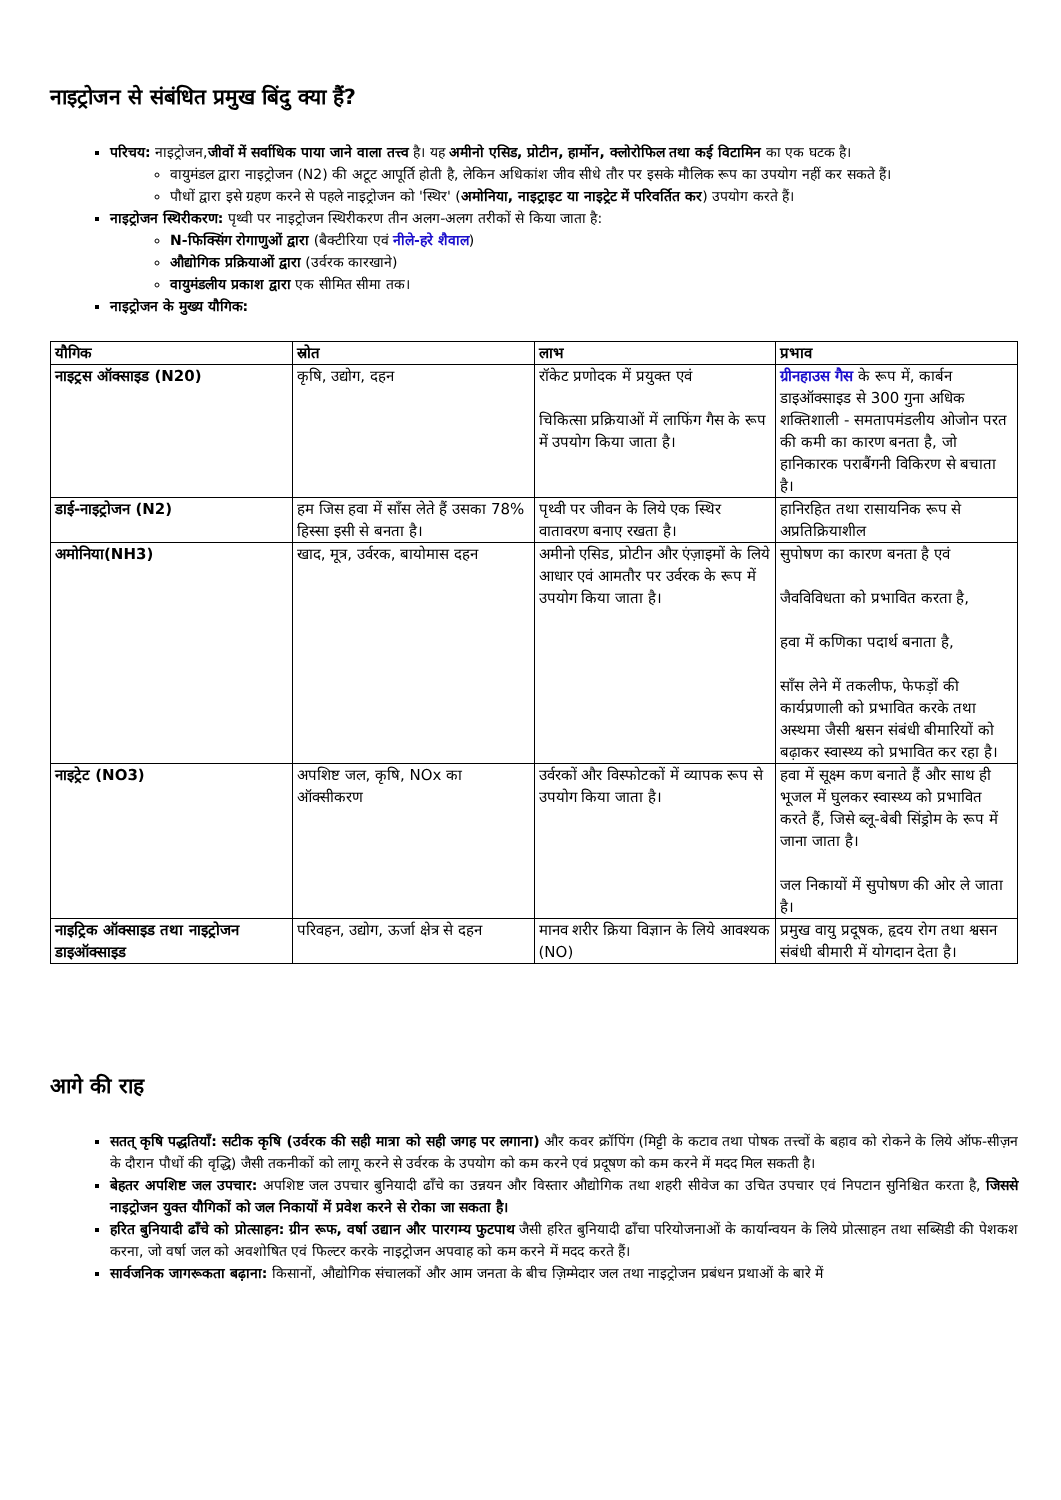नाइट्रोजन से संबंधित प्रमुख बिंदु क्या हैं?
परिचय: नाइट्रोजन,जीवों में सर्वाधिक पाया जाने वाला तत्त्व है। यह अमीनो एसिड, प्रोटीन, हार्मोन, क्लोरोफिल तथा कई विटामिन का एक घटक है।
वायुमंडल द्वारा नाइट्रोजन (N2) की अटूट आपूर्ति होती है, लेकिन अधिकांश जीव सीधे तौर पर इसके मौलिक रूप का उपयोग नहीं कर सकते हैं।
पौधों द्वारा इसे ग्रहण करने से पहले नाइट्रोजन को 'स्थिर' (अमोनिया, नाइट्राइट या नाइट्रेट में परिवर्तित कर) उपयोग करते हैं।
नाइट्रोजन स्थिरीकरण: पृथ्वी पर नाइट्रोजन स्थिरीकरण तीन अलग-अलग तरीकों से किया जाता है:
N-फिक्सिंग रोगाणुओं द्वारा (बैक्टीरिया एवं नीले-हरे शैवाल)
औद्योगिक प्रक्रियाओं द्वारा (उर्वरक कारखाने)
वायुमंडलीय प्रकाश द्वारा एक सीमित सीमा तक।
नाइट्रोजन के मुख्य यौगिक:
| यौगिक | स्रोत | लाभ | प्रभाव |
| --- | --- | --- | --- |
| नाइट्रस ऑक्साइड (N20) | कृषि, उद्योग, दहन | रॉकेट प्रणोदक में प्रयुक्त एवं चिकित्सा प्रक्रियाओं में लाफिंग गैस के रूप में उपयोग किया जाता है। | ग्रीनहाउस गैस के रूप में, कार्बन डाइऑक्साइड से 300 गुना अधिक शक्तिशाली - समतापमंडलीय ओजोन परत की कमी का कारण बनता है, जो हानिकारक पराबैंगनी विकिरण से बचाता है। |
| डाई-नाइट्रोजन (N2) | हम जिस हवा में साँस लेते हैं उसका 78% हिस्सा इसी से बनता है। | पृथ्वी पर जीवन के लिये एक स्थिर वातावरण बनाए रखता है। | हानिरहित तथा रासायनिक रूप से अप्रतिक्रियाशील |
| अमोनिया(NH3) | खाद, मूत्र, उर्वरक, बायोमास दहन | अमीनो एसिड, प्रोटीन और एंज़ाइमों के लिये आधार एवं आमतौर पर उर्वरक के रूप में उपयोग किया जाता है। | सुपोषण का कारण बनता है एवं जैवविविधता को प्रभावित करता है, हवा में कणिका पदार्थ बनाता है, साँस लेने में तकलीफ, फेफड़ों की कार्यप्रणाली को प्रभावित करके तथा अस्थमा जैसी श्वसन संबंधी बीमारियों को बढ़ाकर स्वास्थ्य को प्रभावित कर रहा है। |
| नाइट्रेट (NO3) | अपशिष्ट जल, कृषि, NOx का ऑक्सीकरण | उर्वरकों और विस्फोटकों में व्यापक रूप से उपयोग किया जाता है। | हवा में सूक्ष्म कण बनाते हैं और साथ ही भूजल में घुलकर स्वास्थ्य को प्रभावित करते हैं, जिसे ब्लू-बेबी सिंड्रोम के रूप में जाना जाता है। जल निकायों में सुपोषण की ओर ले जाता है। |
| नाइट्रिक ऑक्साइड तथा नाइट्रोजन डाइऑक्साइड | परिवहन, उद्योग, ऊर्जा क्षेत्र से दहन | मानव शरीर क्रिया विज्ञान के लिये आवश्यक (NO) | प्रमुख वायु प्रदूषक, हृदय रोग तथा श्वसन संबंधी बीमारी में योगदान देता है। |
आगे की राह
सतत् कृषि पद्धतियाँ: सटीक कृषि (उर्वरक की सही मात्रा को सही जगह पर लगाना) और कवर क्रॉपिंग (मिट्टी के कटाव तथा पोषक तत्त्वों के बहाव को रोकने के लिये ऑफ-सीज़न के दौरान पौधों की वृद्धि) जैसी तकनीकों को लागू करने से उर्वरक के उपयोग को कम करने एवं प्रदूषण को कम करने में मदद मिल सकती है।
बेहतर अपशिष्ट जल उपचार: अपशिष्ट जल उपचार बुनियादी ढाँचे का उन्नयन और विस्तार औद्योगिक तथा शहरी सीवेज का उचित उपचार एवं निपटान सुनिश्चित करता है, जिससे नाइट्रोजन युक्त यौगिकों को जल निकायों में प्रवेश करने से रोका जा सकता है।
हरित बुनियादी ढाँचे को प्रोत्साहन: ग्रीन रूफ, वर्षा उद्यान और पारगम्य फुटपाथ जैसी हरित बुनियादी ढाँचा परियोजनाओं के कार्यान्वयन के लिये प्रोत्साहन तथा सब्सिडी की पेशकश करना, जो वर्षा जल को अवशोषित एवं फिल्टर करके नाइट्रोजन अपवाह को कम करने में मदद करते हैं।
सार्वजनिक जागरूकता बढ़ाना: किसानों, औद्योगिक संचालकों और आम जनता के बीच ज़िम्मेदार जल तथा नाइट्रोजन प्रबंधन प्रथाओं के बारे में